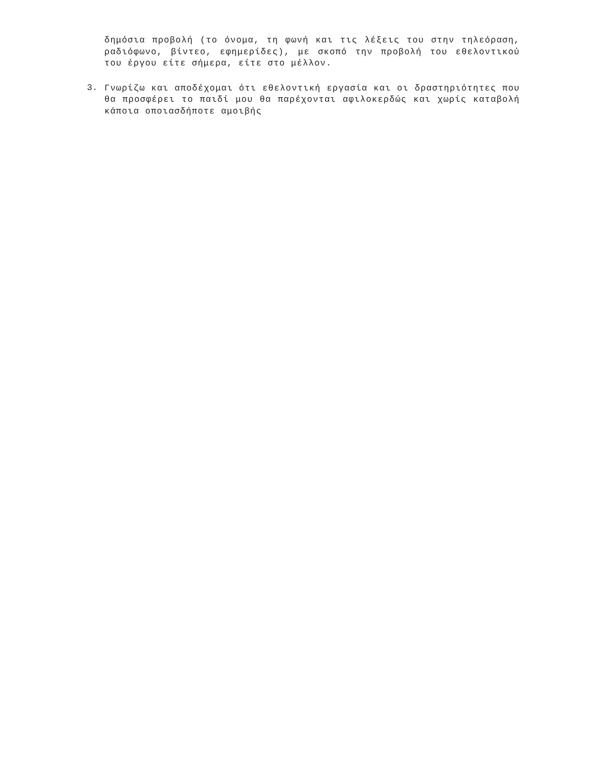δημόσια προβολή (το όνομα, τη φωνή και τις λέξεις του στην τηλεόραση, ραδιόφωνο, βίντεο, εφημερίδες), με σκοπό την προβολή του εθελοντικού του έργου είτε σήμερα, είτε στο μέλλον.
3.
Γνωρίζω και αποδέχομαι ότι εθελοντική εργασία και οι δραστηριότητες που θα προσφέρει το παιδί μου θα παρέχονται αφιλοκερδώς και χωρίς καταβολή κάποια οποιασδήποτε αμοιβής